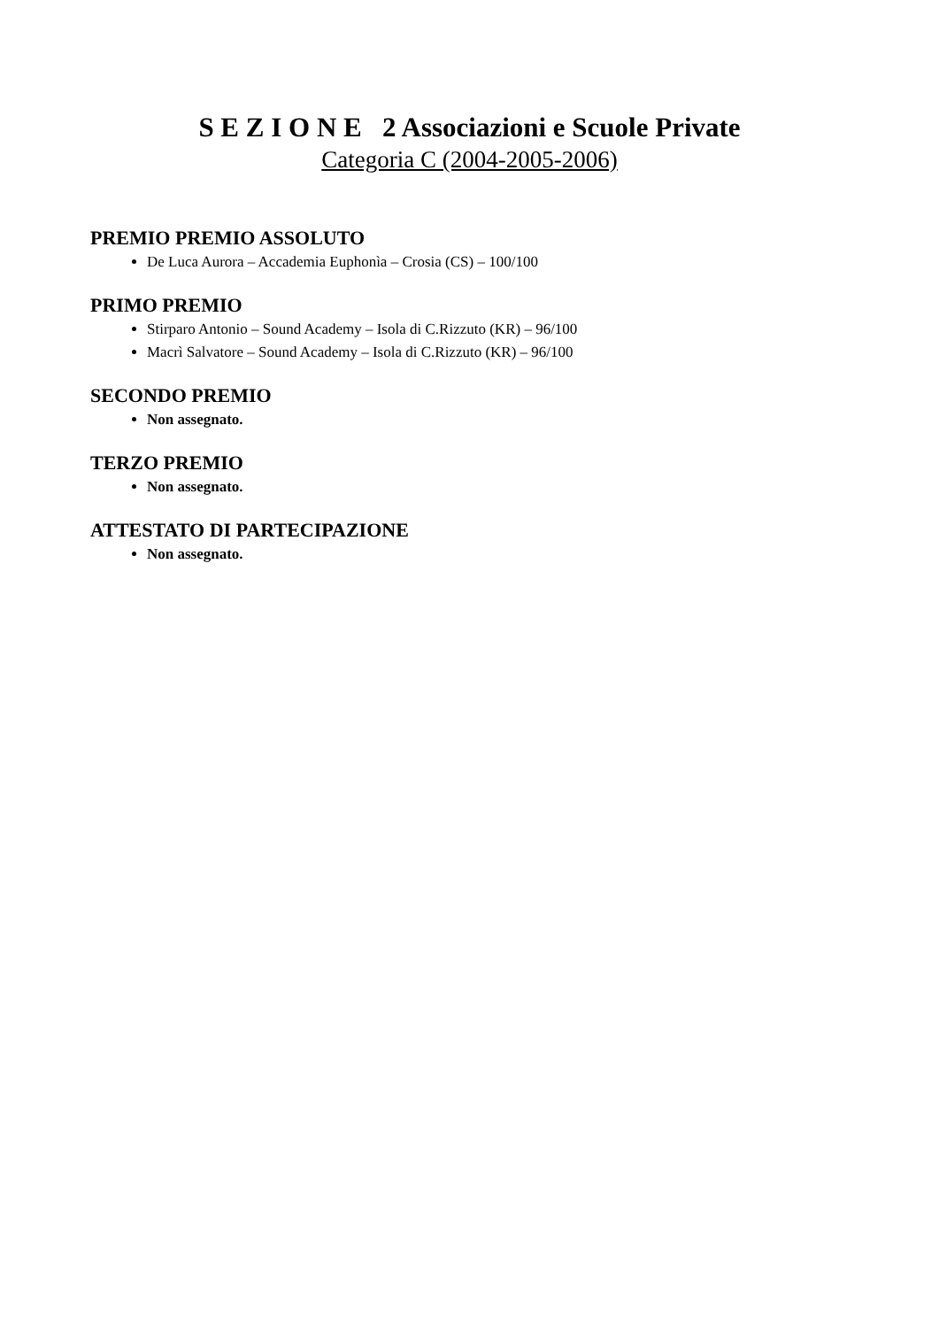S E Z I O N E 2 Associazioni e Scuole Private
Categoria C (2004-2005-2006)
PREMIO PREMIO ASSOLUTO
De Luca Aurora – Accademia Euphonìa – Crosia (CS) – 100/100
PRIMO PREMIO
Stirparo Antonio – Sound Academy – Isola di C.Rizzuto (KR) – 96/100
Macrì Salvatore – Sound Academy – Isola di C.Rizzuto (KR) – 96/100
SECONDO PREMIO
Non assegnato.
TERZO PREMIO
Non assegnato.
ATTESTATO DI PARTECIPAZIONE
Non assegnato.